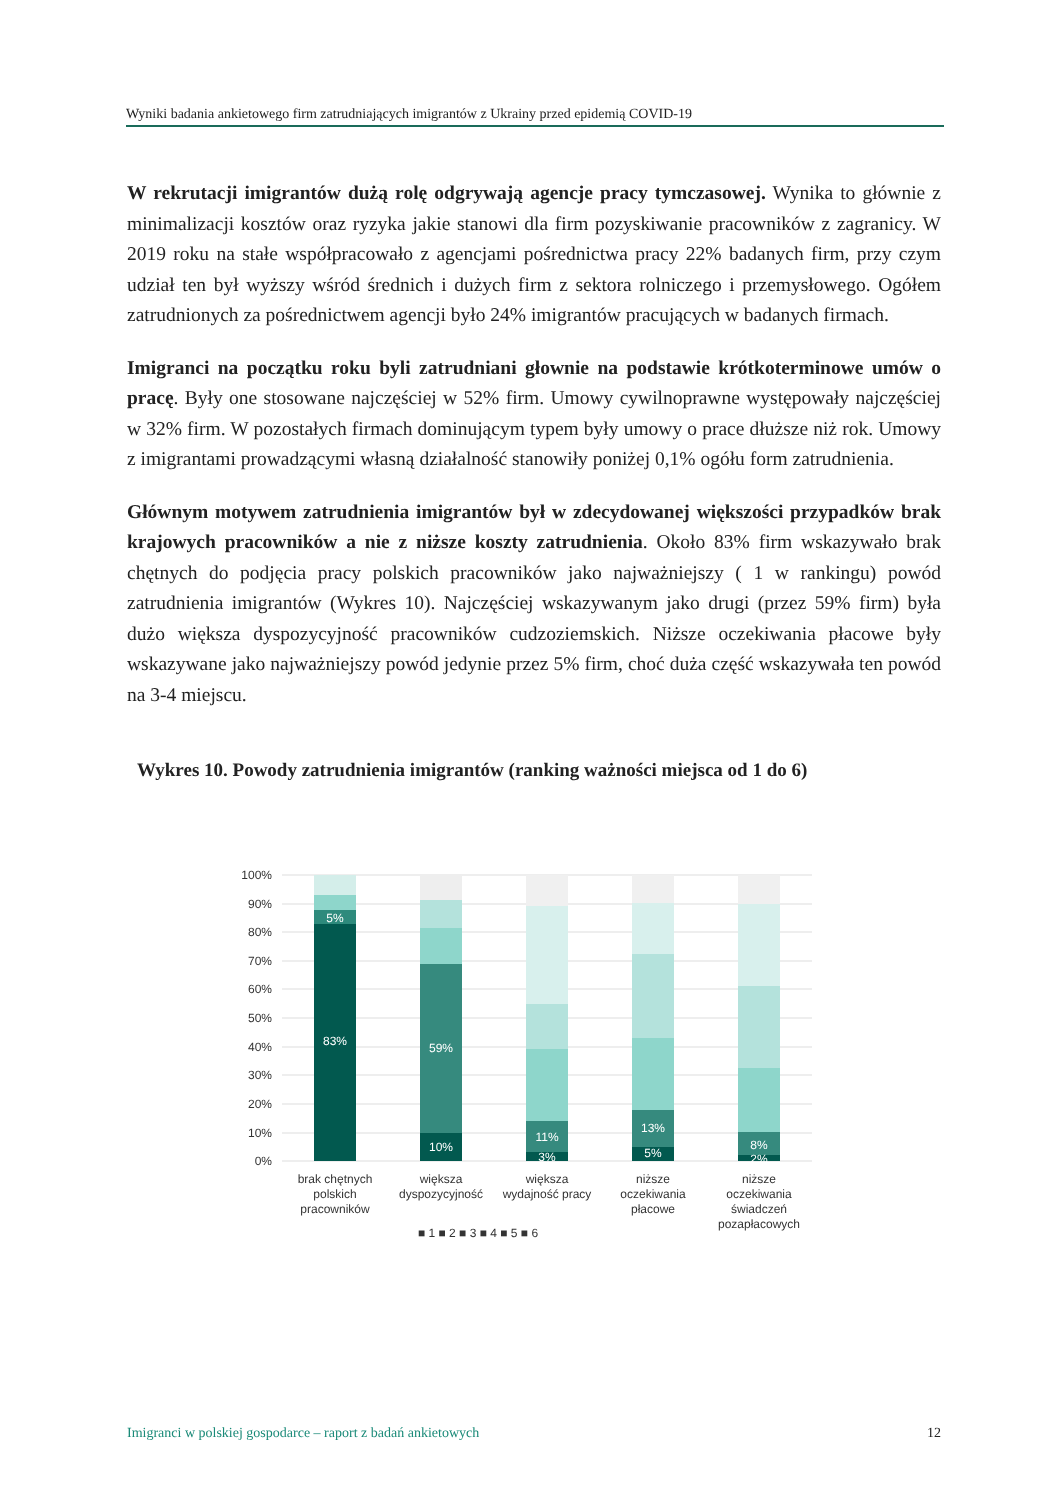Wyniki badania ankietowego firm zatrudniających imigrantów z Ukrainy przed epidemią COVID-19
W rekrutacji imigrantów dużą rolę odgrywają agencje pracy tymczasowej. Wynika to głównie z minimalizacji kosztów oraz ryzyka jakie stanowi dla firm pozyskiwanie pracowników z zagranicy. W 2019 roku na stałe współpracowało z agencjami pośrednictwa pracy 22% badanych firm, przy czym udział ten był wyższy wśród średnich i dużych firm z sektora rolniczego i przemysłowego. Ogółem zatrudnionych za pośrednictwem agencji było 24% imigrantów pracujących w badanych firmach.
Imigranci na początku roku byli zatrudniani głownie na podstawie krótkoterminowe umów o pracę. Były one stosowane najczęściej w 52% firm. Umowy cywilnoprawne występowały najczęściej w 32% firm. W pozostałych firmach dominującym typem były umowy o prace dłuższe niż rok. Umowy z imigrantami prowadzącymi własną działalność stanowiły poniżej 0,1% ogółu form zatrudnienia.
Głównym motywem zatrudnienia imigrantów był w zdecydowanej większości przypadków brak krajowych pracowników a nie z niższe koszty zatrudnienia. Około 83% firm wskazywało brak chętnych do podjęcia pracy polskich pracowników jako najważniejszy ( 1 w rankingu) powód zatrudnienia imigrantów (Wykres 10). Najczęściej wskazywanym jako drugi (przez 59% firm) była dużo większa dyspozycyjność pracowników cudzoziemskich. Niższe oczekiwania płacowe były wskazywane jako najważniejszy powód jedynie przez 5% firm, choć duża część wskazywała ten powód na 3-4 miejscu.
Wykres 10. Powody zatrudnienia imigrantów (ranking ważności miejsca od 1 do 6)
100%
90%
80%
70%
60%
50%
40%
30%
20%
10%
0%
5%
83%
59%
10%
11%
3%
13%
5%
8%
2%
brak chętnych
polskich
pracowników
większa
dyspozycyjność
większa
wydajność pracy
niższe
oczekiwania
płacowe
niższe
oczekiwania
świadczeń
pozapłacowych
■ 1 ■ 2 ■ 3 ■ 4 ■ 5 ■ 6
Imigranci w polskiej gospodarce – raport z badań ankietowych 12